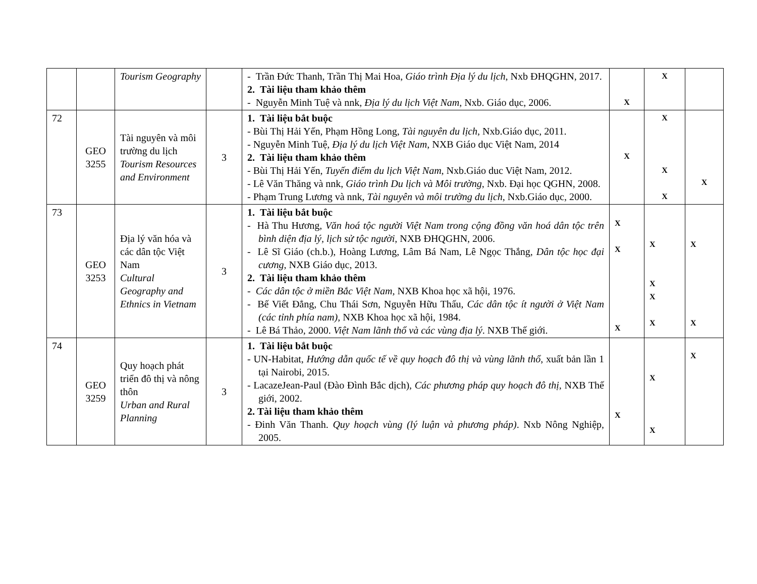| | | Tourism Geography | | - Trần Đức Thanh, Trần Thị Mai Hoa, Giáo trình Địa lý du lịch , Nxb ĐHQGHN, 2017. 2. Tài liệu tham khảo thêm - Nguyễn Minh Tuệ và nnk, Địa lý du lịch Việt Nam , Nxb. Giáo dục, 2006. | X | X | |
| 72 | GEO 3255 | Tài nguyên và môi trường du lịch Tourism Resources and Environment | 3 | 1. Tài liệu bắt buộc - Bùi Thị Hải Yến, Phạm Hồng Long, Tài nguyên du lịch , Nxb.Giáo dục, 2011. - Nguyễn Minh Tuệ, Địa lý du lịch Việt Nam , NXB Giáo dục Việt Nam, 2014 2. Tài liệu tham khảo thêm - Bùi Thị Hải Yến, Tuyến điểm du lịch Việt Nam , Nxb.Giáo duc Việt Nam, 2012. - Lê Văn Thăng và nnk, Giáo trình Du lịch và Môi trường , Nxb. Đại học QGHN, 2008. - Phạm Trung Lương và nnk, Tài nguyên và môi trường du lịch , Nxb.Giáo dục, 2000. | X | X X X | X |
| 73 | GEO 3253 | Địa lý văn hóa và các dân tộc Việt Nam Cultural Geography and Ethnics in Vietnam | 3 | 1. Tài liệu bắt buộc - Hà Thu Hương, Văn hoá tộc người Việt Nam trong cộng đồng văn hoá dân tộc trên bình diện địa lý, lịch sử tộc người , NXB ĐHQGHN, 2006. - Lê Sĩ Giáo (ch.b.), Hoàng Lương, Lâm Bá Nam, Lê Ngọc Thắng, Dân tộc học đại cương , NXB Giáo dục, 2013. 2. Tài liệu tham khảo thêm - Các dân tộc ở miền Bắc Việt Nam, NXB Khoa học xã hội, 1976. - Bế Viết Đẳng, Chu Thái Sơn, Nguyễn Hữu Thấu, Các dân tộc ít người ở Việt Nam (các tỉnh phía nam), NXB Khoa học xã hội, 1984. - Lê Bá Thảo, 2000. Việt Nam lãnh thổ và các vùng địa lý . NXB Thế giới. | X X X | X X X X | X X |
| 74 | GEO 3259 | Quy hoạch phát triển đô thị và nông thôn Urban and Rural Planning | 3 | 1. Tài liệu bắt buộc - UN-Habitat, Hướng dẫn quốc tế về quy hoạch đô thị và vùng lãnh thổ , xuất bản lần 1 tại Nairobi, 2015. - LacazeJean-Paul (Đào Đình Bắc dịch), Các phương pháp quy hoạch đô thị , NXB Thế giới, 2002. 2. Tài liệu tham khảo thêm - Đinh Văn Thanh. Quy hoạch vùng (lý luận và phương pháp) . Nxb Nông Nghiệp, 2005. | X | X X | X |